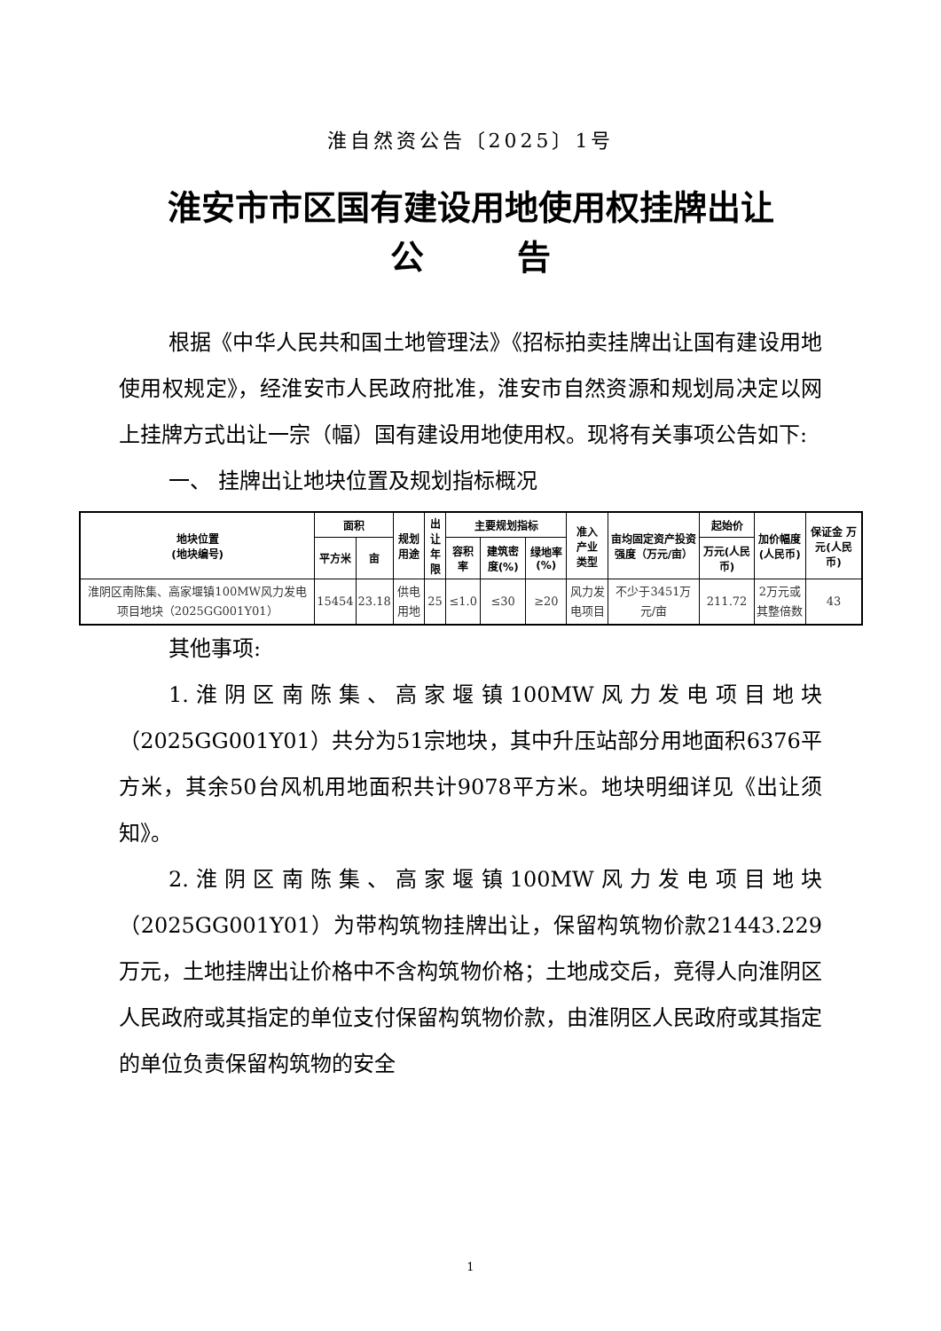淮自然资公告〔2025〕1号
淮安市市区国有建设用地使用权挂牌出让
公 告
根据《中华人民共和国土地管理法》《招标拍卖挂牌出让国有建设用地使用权规定》，经淮安市人民政府批准，淮安市自然资源和规划局决定以网上挂牌方式出让一宗（幅）国有建设用地使用权。现将有关事项公告如下:
一、 挂牌出让地块位置及规划指标概况
| 地块位置 (地块编号) | 面积 | | 规划 用途 | 出让 年限 | 主要规划指标 | | | 准入 产业 类型 | 亩均固定资产投资强度（万元/亩） | 起始价 | 加价幅度(人民币) | 保证金 万元(人民币) |
| --- | --- | --- | --- | --- | --- | --- | --- | --- | --- | --- | --- | --- |
| | 平方米 | 亩 | | | 容积率 | 建筑密度(%) | 绿地率(%) | | | 万元(人民币) | | |
| 淮阴区南陈集、高家堰镇100MW风力发电项目地块（2025GG001Y01） | 15454 | 23.18 | 供电用地 | 25 | ≤1.0 | ≤30 | ≥20 | 风力发电项目 | 不少于3451万元/亩 | 211.72 | 2万元或其整倍数 | 43 |
其他事项:
1.淮阴区南陈集、高家堰镇100MW风力发电项目地块（2025GG001Y01）共分为51宗地块，其中升压站部分用地面积6376平方米，其余50台风机用地面积共计9078平方米。地块明细详见《出让须知》。
2.淮阴区南陈集、高家堰镇100MW风力发电项目地块（2025GG001Y01）为带构筑物挂牌出让，保留构筑物价款21443.229万元，土地挂牌出让价格中不含构筑物价格；土地成交后，竞得人向淮阴区人民政府或其指定的单位支付保留构筑物价款，由淮阴区人民政府或其指定的单位负责保留构筑物的安全
1